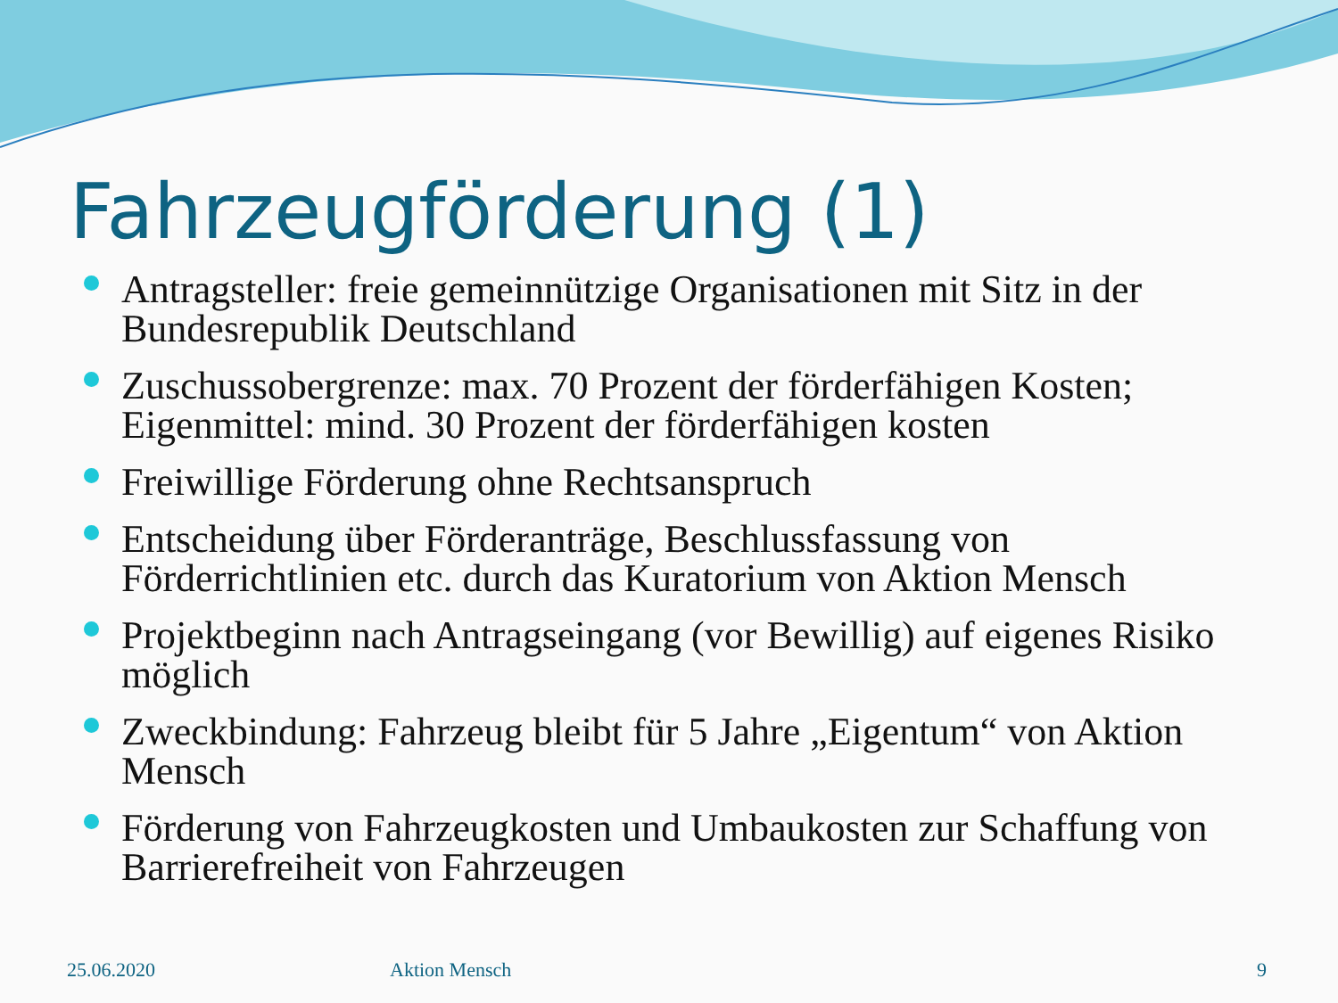Fahrzeugförderung (1)
Antragsteller: freie gemeinnützige Organisationen mit Sitz in der Bundesrepublik Deutschland
Zuschussobergrenze: max. 70 Prozent der förderfähigen Kosten; Eigenmittel: mind. 30 Prozent der förderfähigen kosten
Freiwillige Förderung ohne Rechtsanspruch
Entscheidung über Förderanträge, Beschlussfassung von Förderrichtlinien etc. durch das Kuratorium von Aktion Mensch
Projektbeginn nach Antragseingang (vor Bewillig) auf eigenes Risiko möglich
Zweckbindung: Fahrzeug bleibt für 5 Jahre „Eigentum“ von Aktion Mensch
Förderung von Fahrzeugkosten und Umbaukosten zur Schaffung von Barrierefreiheit von Fahrzeugen
25.06.2020 Aktion Mensch 9